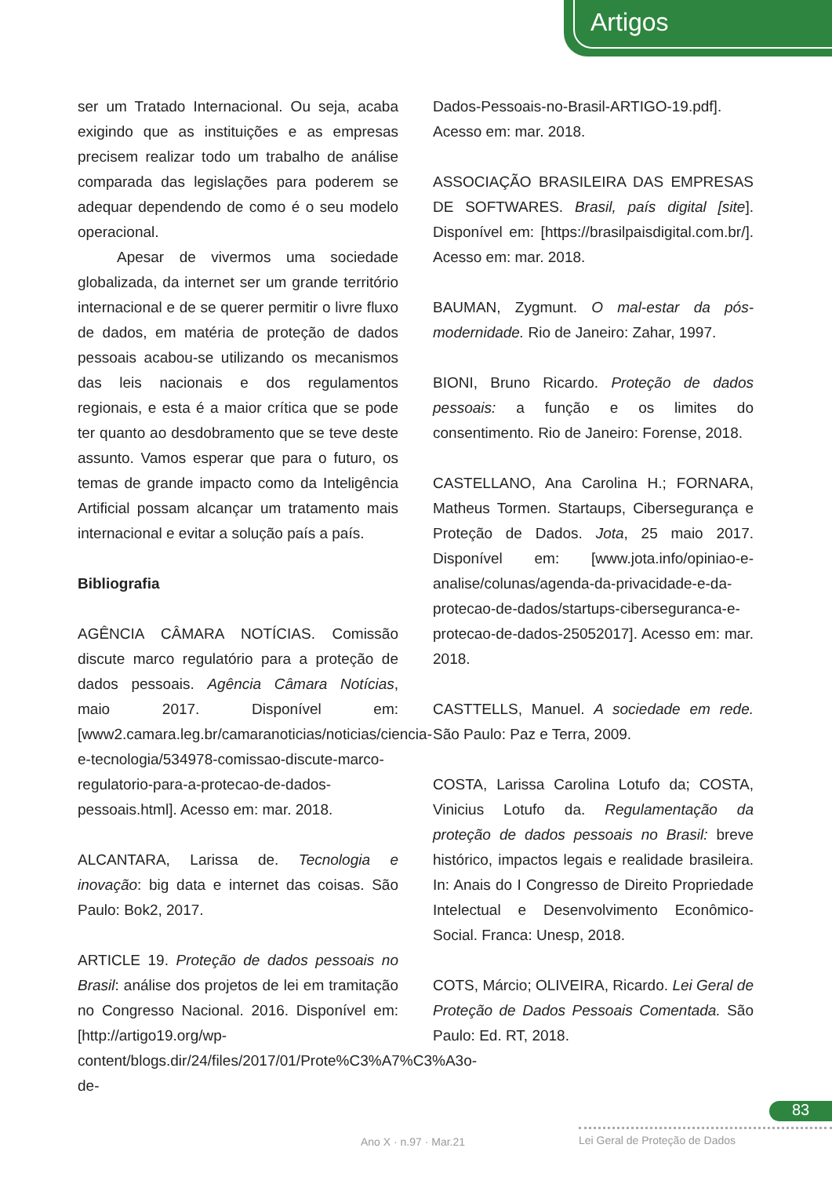Artigos
ser um Tratado Internacional. Ou seja, acaba exigindo que as instituições e as empresas precisem realizar todo um trabalho de análise comparada das legislações para poderem se adequar dependendo de como é o seu modelo operacional.
Apesar de vivermos uma sociedade globalizada, da internet ser um grande território internacional e de se querer permitir o livre fluxo de dados, em matéria de proteção de dados pessoais acabou-se utilizando os mecanismos das leis nacionais e dos regulamentos regionais, e esta é a maior crítica que se pode ter quanto ao desdobramento que se teve deste assunto. Vamos esperar que para o futuro, os temas de grande impacto como da Inteligência Artificial possam alcançar um tratamento mais internacional e evitar a solução país a país.
Bibliografia
AGÊNCIA CÂMARA NOTÍCIAS. Comissão discute marco regulatório para a proteção de dados pessoais. Agência Câmara Notícias, maio 2017. Disponível em: [www2.camara.leg.br/camaranoticias/noticias/ciencia-e-tecnologia/534978-comissao-discute-marco-regulatorio-para-a-protecao-de-dados-pessoais.html]. Acesso em: mar. 2018.
ALCANTARA, Larissa de. Tecnologia e inovação: big data e internet das coisas. São Paulo: Bok2, 2017.
ARTICLE 19. Proteção de dados pessoais no Brasil: análise dos projetos de lei em tramitação no Congresso Nacional. 2016. Disponível em: [http://artigo19.org/wp-content/blogs.dir/24/files/2017/01/Prote%C3%A7%C3%A3o-de-
Dados-Pessoais-no-Brasil-ARTIGO-19.pdf]. Acesso em: mar. 2018.
ASSOCIAÇÃO BRASILEIRA DAS EMPRESAS DE SOFTWARES. Brasil, país digital [site]. Disponível em: [https://brasilpaisdigital.com.br/]. Acesso em: mar. 2018.
BAUMAN, Zygmunt. O mal-estar da pós-modernidade. Rio de Janeiro: Zahar, 1997.
BIONI, Bruno Ricardo. Proteção de dados pessoais: a função e os limites do consentimento. Rio de Janeiro: Forense, 2018.
CASTELLANO, Ana Carolina H.; FORNARA, Matheus Tormen. Startaups, Cibersegurança e Proteção de Dados. Jota, 25 maio 2017. Disponível em: [www.jota.info/opiniao-e-analise/colunas/agenda-da-privacidade-e-da-protecao-de-dados/startups-ciberseguranca-e-protecao-de-dados-25052017]. Acesso em: mar. 2018.
CASTTELLS, Manuel. A sociedade em rede. São Paulo: Paz e Terra, 2009.
COSTA, Larissa Carolina Lotufo da; COSTA, Vinicius Lotufo da. Regulamentação da proteção de dados pessoais no Brasil: breve histórico, impactos legais e realidade brasileira. In: Anais do I Congresso de Direito Propriedade Intelectual e Desenvolvimento Econômico-Social. Franca: Unesp, 2018.
COTS, Márcio; OLIVEIRA, Ricardo. Lei Geral de Proteção de Dados Pessoais Comentada. São Paulo: Ed. RT, 2018.
83
Ano X · n.97 · Mar.21 Lei Geral de Proteção de Dados